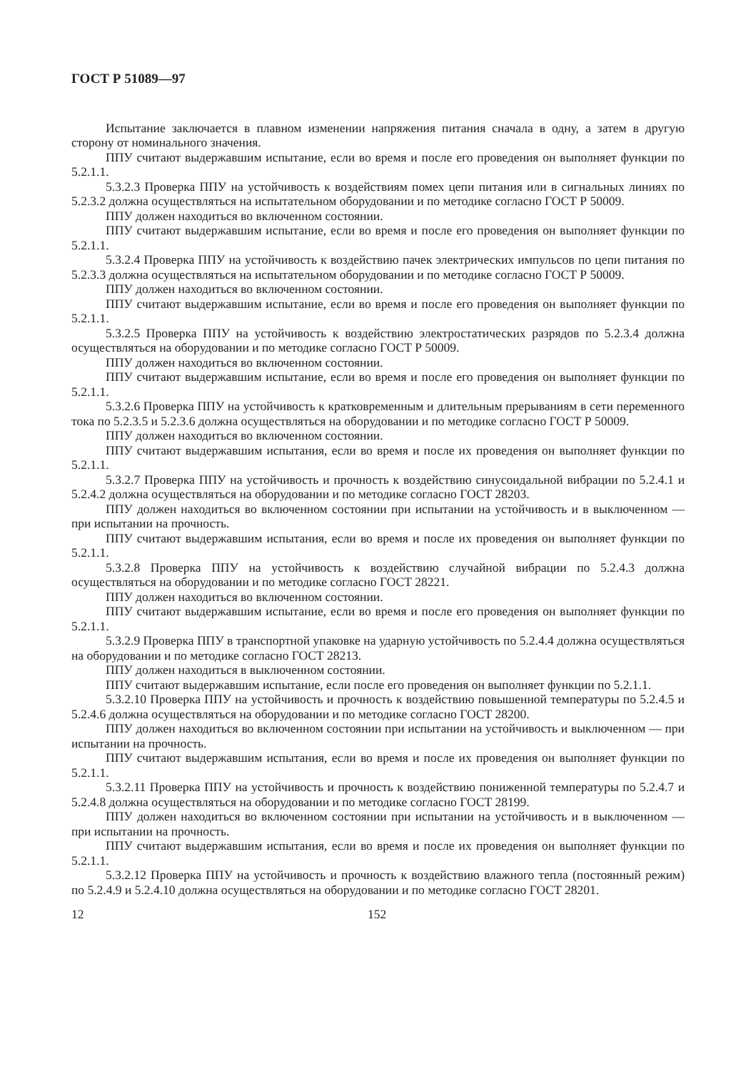ГОСТ Р 51089—97
Испытание заключается в плавном изменении напряжения питания сначала в одну, а затем в другую сторону от номинального значения.
ППУ считают выдержавшим испытание, если во время и после его проведения он выполняет функции по 5.2.1.1.
5.3.2.3 Проверка ППУ на устойчивость к воздействиям помех цепи питания или в сигнальных линиях по 5.2.3.2 должна осуществляться на испытательном оборудовании и по методике согласно ГОСТ Р 50009.
ППУ должен находиться во включенном состоянии.
ППУ считают выдержавшим испытание, если во время и после его проведения он выполняет функции по 5.2.1.1.
5.3.2.4 Проверка ППУ на устойчивость к воздействию пачек электрических импульсов по цепи питания по 5.2.3.3 должна осуществляться на испытательном оборудовании и по методике согласно ГОСТ Р 50009.
ППУ должен находиться во включенном состоянии.
ППУ считают выдержавшим испытание, если во время и после его проведения он выполняет функции по 5.2.1.1.
5.3.2.5 Проверка ППУ на устойчивость к воздействию электростатических разрядов по 5.2.3.4 должна осуществляться на оборудовании и по методике согласно ГОСТ Р 50009.
ППУ должен находиться во включенном состоянии.
ППУ считают выдержавшим испытание, если во время и после его проведения он выполняет функции по 5.2.1.1.
5.3.2.6 Проверка ППУ на устойчивость к кратковременным и длительным прерываниям в сети переменного тока по 5.2.3.5 и 5.2.3.6 должна осуществляться на оборудовании и по методике согласно ГОСТ Р 50009.
ППУ должен находиться во включенном состоянии.
ППУ считают выдержавшим испытания, если во время и после их проведения он выполняет функции по 5.2.1.1.
5.3.2.7 Проверка ППУ на устойчивость и прочность к воздействию синусоидальной вибрации по 5.2.4.1 и 5.2.4.2 должна осуществляться на оборудовании и по методике согласно ГОСТ 28203.
ППУ должен находиться во включенном состоянии при испытании на устойчивость и в выключенном — при испытании на прочность.
ППУ считают выдержавшим испытания, если во время и после их проведения он выполняет функции по 5.2.1.1.
5.3.2.8 Проверка ППУ на устойчивость к воздействию случайной вибрации по 5.2.4.3 должна осуществляться на оборудовании и по методике согласно ГОСТ 28221.
ППУ должен находиться во включенном состоянии.
ППУ считают выдержавшим испытание, если во время и после его проведения он выполняет функции по 5.2.1.1.
5.3.2.9 Проверка ППУ в транспортной упаковке на ударную устойчивость по 5.2.4.4 должна осуществляться на оборудовании и по методике согласно ГОСТ 28213.
ППУ должен находиться в выключенном состоянии.
ППУ считают выдержавшим испытание, если после его проведения он выполняет функции по 5.2.1.1.
5.3.2.10 Проверка ППУ на устойчивость и прочность к воздействию повышенной температуры по 5.2.4.5 и 5.2.4.6 должна осуществляться на оборудовании и по методике согласно ГОСТ 28200.
ППУ должен находиться во включенном состоянии при испытании на устойчивость и выключенном — при испытании на прочность.
ППУ считают выдержавшим испытания, если во время и после их проведения он выполняет функции по 5.2.1.1.
5.3.2.11 Проверка ППУ на устойчивость и прочность к воздействию пониженной температуры по 5.2.4.7 и 5.2.4.8 должна осуществляться на оборудовании и по методике согласно ГОСТ 28199.
ППУ должен находиться во включенном состоянии при испытании на устойчивость и в выключенном — при испытании на прочность.
ППУ считают выдержавшим испытания, если во время и после их проведения он выполняет функции по 5.2.1.1.
5.3.2.12 Проверка ППУ на устойчивость и прочность к воздействию влажного тепла (постоянный режим) по 5.2.4.9 и 5.2.4.10 должна осуществляться на оборудовании и по методике согласно ГОСТ 28201.
12 152